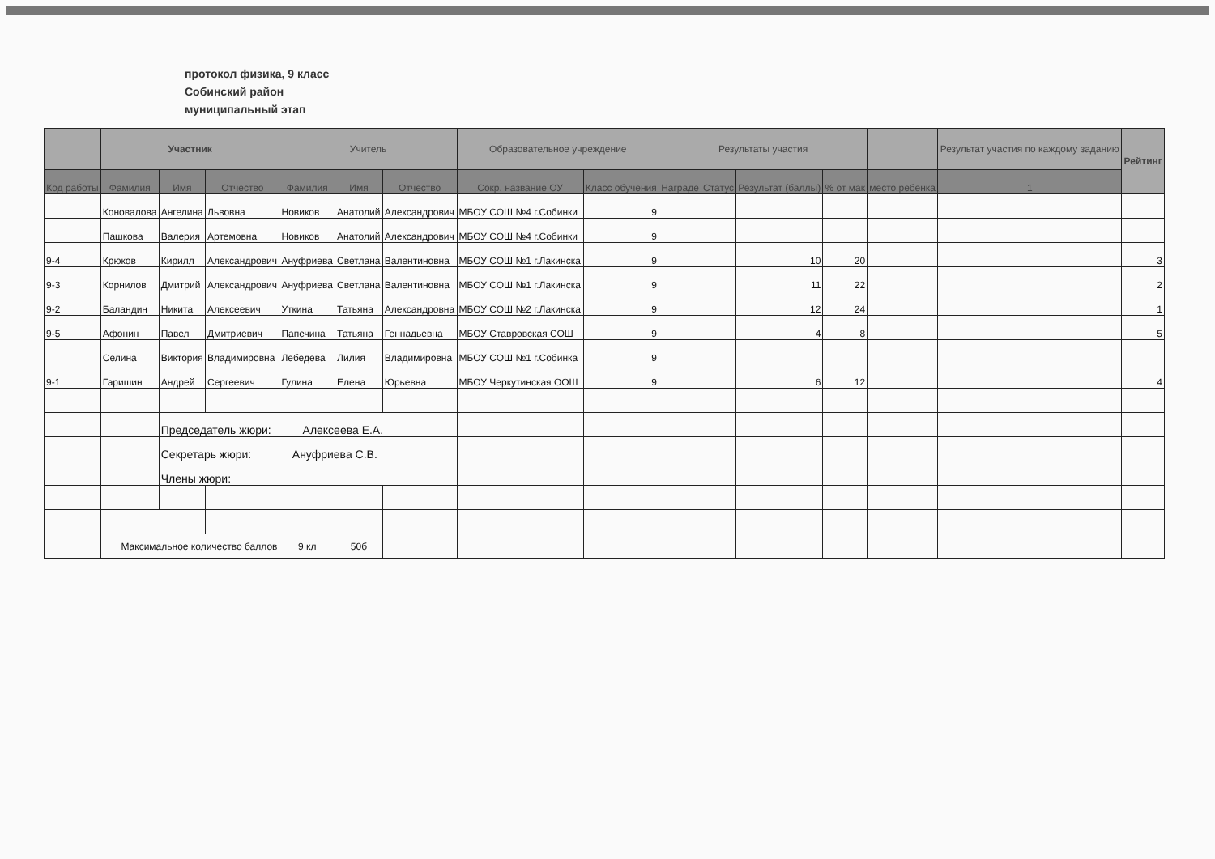протокол физика, 9 класс
Собинский район
муниципальный этап
| | Участник | | | Учитель | | | Образовательное учреждение | | Результаты участия | | | | | Результат участия по каждому заданию | Рейтинг |
| --- | --- | --- | --- | --- | --- | --- | --- | --- | --- | --- | --- | --- | --- | --- | --- |
| Код работы | Фамилия | Имя | Отчество | Фамилия | Имя | Отчество | Сокр. название ОУ | Класс обучения | Награде | Статус | Результат (баллы) | % от мак | место ребенка | 1 | |
| | Коновалова | Ангелина | Львовна | Новиков | Анатолий | Александрович | МБОУ СОШ №4 г.Собинки | 9 | | | | | | | |
| | Пашкова | Валерия | Артемовна | Новиков | Анатолий | Александрович | МБОУ СОШ №4 г.Собинки | 9 | | | | | | | |
| 9-4 | Крюков | Кирилл | Александрович | Ануфриева | Светлана | Валентиновна | МБОУ СОШ №1 г.Лакинска | 9 | | | 10 | 20 | | | 3 |
| 9-3 | Корнилов | Дмитрий | Александрович | Ануфриева | Светлана | Валентиновна | МБОУ СОШ №1 г.Лакинска | 9 | | | 11 | 22 | | | 2 |
| 9-2 | Баландин | Никита | Алексеевич | Уткина | Татьяна | Александровна | МБОУ СОШ №2 г.Лакинска | 9 | | | 12 | 24 | | | 1 |
| 9-5 | Афонин | Павел | Дмитриевич | Папечина | Татьяна | Геннадьевна | МБОУ Ставровская СОШ | 9 | | | 4 | 8 | | | 5 |
| | Селина | Виктория | Владимировна | Лебедева | Лилия | Владимировна | МБОУ СОШ №1 г.Собинка | 9 | | | | | | | |
| 9-1 | Гаришин | Андрей | Сергеевич | Гулина | Елена | Юрьевна | МБОУ Черкутинская ООШ | 9 | | | 6 | 12 | | | 4 |
| | | Председатель жюри: Алексеева Е.А. | | | | | | | | | | | | | |
| | | Секретарь жюри: Ануфриева С.В. | | | | | | | | | | | | | |
| | | Члены жюри: | | | | | | | | | | | | | |
| | Максимальное количество баллов | | | 9 кл | 50б | | | | | | | | | | |